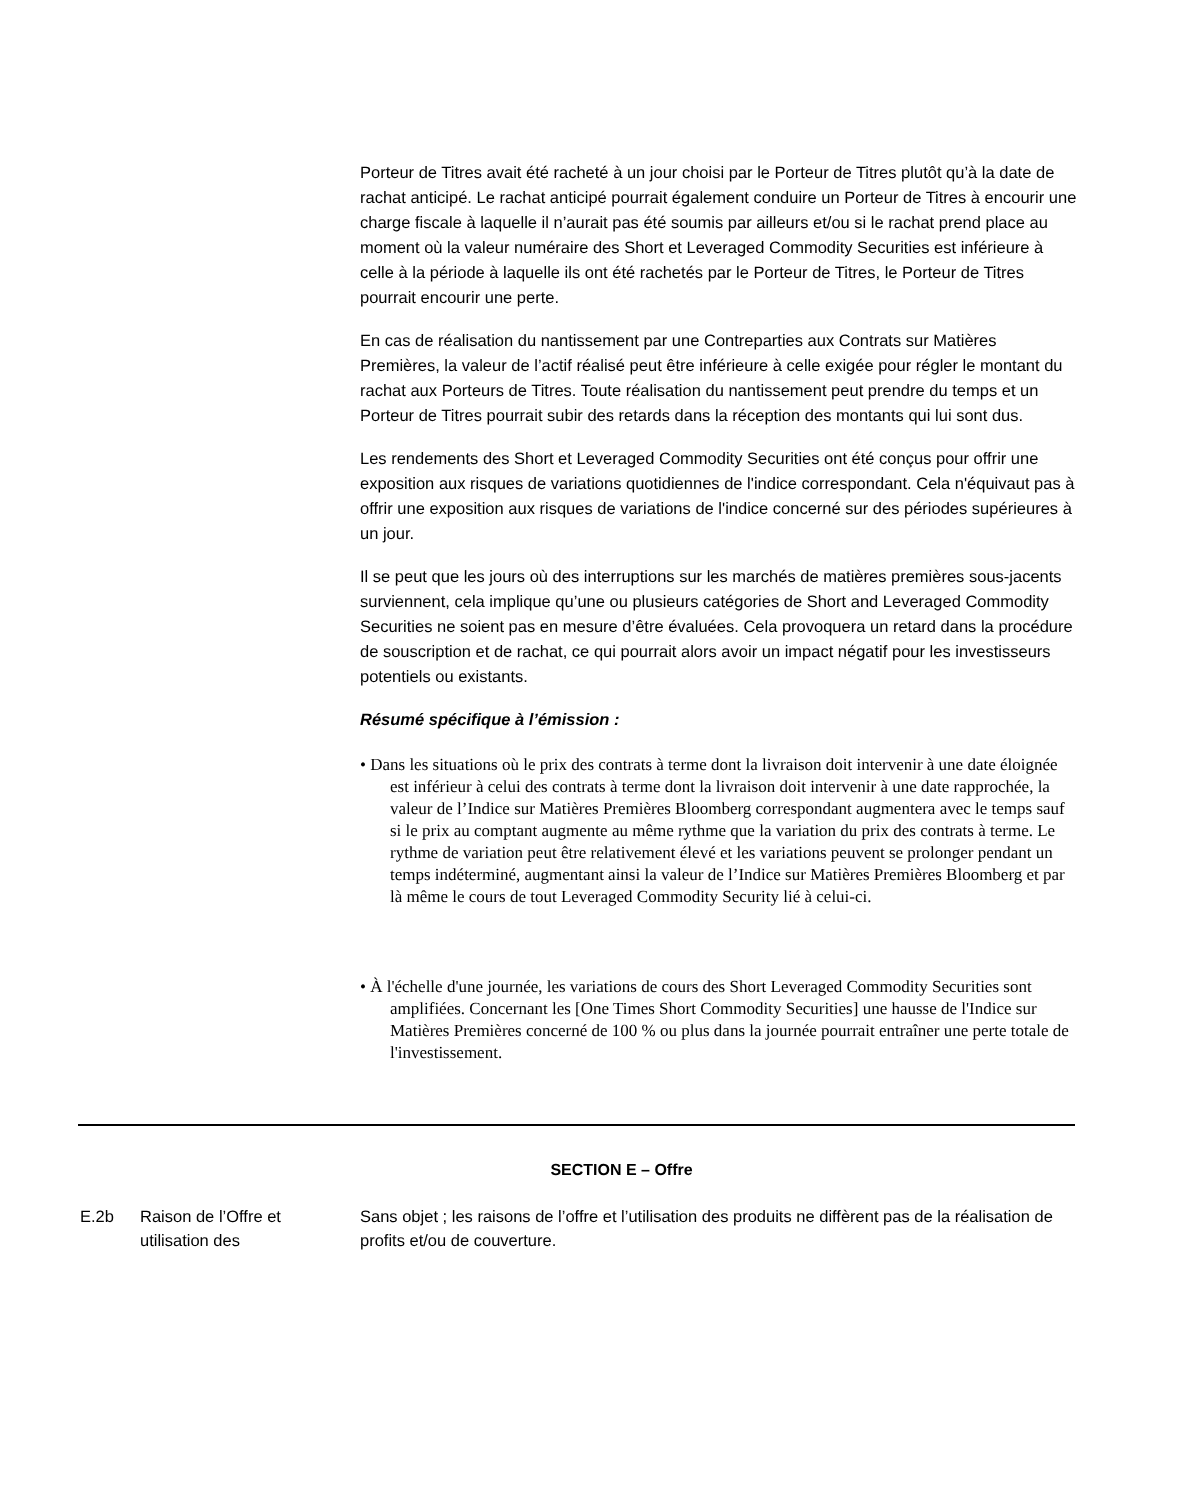Porteur de Titres avait été racheté à un jour choisi par le Porteur de Titres plutôt qu’à la date de rachat anticipé. Le rachat anticipé pourrait également conduire un Porteur de Titres à encourir une charge fiscale à laquelle il n’aurait pas été soumis par ailleurs et/ou si le rachat prend place au moment où la valeur numéraire des Short et Leveraged Commodity Securities est inférieure à celle à la période à laquelle ils ont été rachetés par le Porteur de Titres, le Porteur de Titres pourrait encourir une perte.
En cas de réalisation du nantissement par une Contreparties aux Contrats sur Matières Premières, la valeur de l’actif réalisé peut être inférieure à celle exigée pour régler le montant du rachat aux Porteurs de Titres. Toute réalisation du nantissement peut prendre du temps et un Porteur de Titres pourrait subir des retards dans la réception des montants qui lui sont dus.
Les rendements des Short et Leveraged Commodity Securities ont été conçus pour offrir une exposition aux risques de variations quotidiennes de l'indice correspondant. Cela n'équivaut pas à offrir une exposition aux risques de variations de l'indice concerné sur des périodes supérieures à un jour.
Il se peut que les jours où des interruptions sur les marchés de matières premières sous-jacents surviennent, cela implique qu’une ou plusieurs catégories de Short and Leveraged Commodity Securities ne soient pas en mesure d’être évaluées. Cela provoquera un retard dans la procédure de souscription et de rachat, ce qui pourrait alors avoir un impact négatif pour les investisseurs potentiels ou existants.
Résumé spécifique à l’émission :
• Dans les situations où le prix des contrats à terme dont la livraison doit intervenir à une date éloignée est inférieur à celui des contrats à terme dont la livraison doit intervenir à une date rapprochée, la valeur de l’Indice sur Matières Premières Bloomberg correspondant augmentera avec le temps sauf si le prix au comptant augmente au même rythme que la variation du prix des contrats à terme. Le rythme de variation peut être relativement élevé et les variations peuvent se prolonger pendant un temps indéterminé, augmentant ainsi la valeur de l’Indice sur Matières Premières Bloomberg et par là même le cours de tout Leveraged Commodity Security lié à celui-ci.
• À l'échelle d'une journée, les variations de cours des Short Leveraged Commodity Securities sont amplifiées. Concernant les [One Times Short Commodity Securities] une hausse de l'Indice sur Matières Premières concerné de 100 % ou plus dans la journée pourrait entraîner une perte totale de l'investissement.
SECTION E – Offre
| E.2b | Raison de l’Offre et utilisation des | Sans objet ; les raisons de l’offre et l’utilisation des produits ne diffèrent pas de la réalisation de profits et/ou de couverture. |